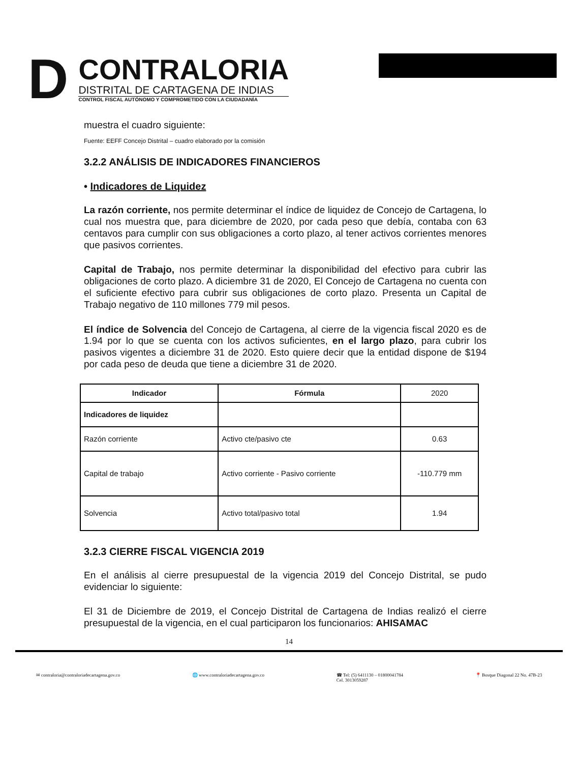D
CONTRALORIA
DISTRITAL DE CARTAGENA DE INDIAS
CONTROL FISCAL AUTÓNOMO Y COMPROMETIDO CON LA CIUDADANÍA
muestra el cuadro siguiente:
Fuente: EEFF Concejo Distrital – cuadro elaborado por la comisión
3.2.2 ANÁLISIS DE INDICADORES FINANCIEROS
• Indicadores de Liquidez
La razón corriente, nos permite determinar el índice de liquidez de Concejo de Cartagena, lo cual nos muestra que, para diciembre de 2020, por cada peso que debía, contaba con 63 centavos para cumplir con sus obligaciones a corto plazo, al tener activos corrientes menores que pasivos corrientes.
Capital de Trabajo, nos permite determinar la disponibilidad del efectivo para cubrir las obligaciones de corto plazo. A diciembre 31 de 2020, El Concejo de Cartagena no cuenta con el suficiente efectivo para cubrir sus obligaciones de corto plazo. Presenta un Capital de Trabajo negativo de 110 millones 779 mil pesos.
El índice de Solvencia del Concejo de Cartagena, al cierre de la vigencia fiscal 2020 es de 1.94 por lo que se cuenta con los activos suficientes, en el largo plazo, para cubrir los pasivos vigentes a diciembre 31 de 2020. Esto quiere decir que la entidad dispone de $194 por cada peso de deuda que tiene a diciembre 31 de 2020.
| Indicador | Fórmula | 2020 |
| --- | --- | --- |
| Indicadores de liquidez | | |
| Razón corriente | Activo cte/pasivo cte | 0.63 |
| Capital de trabajo | Activo corriente - Pasivo corriente | -110.779 mm |
| Solvencia | Activo total/pasivo total | 1.94 |
3.2.3 CIERRE FISCAL VIGENCIA 2019
En el análisis al cierre presupuestal de la vigencia 2019 del Concejo Distrital, se pudo evidenciar lo siguiente:
El 31 de Diciembre de 2019, el Concejo Distrital de Cartagena de Indias realizó el cierre presupuestal de la vigencia, en el cual participaron los funcionarios: AHISAMAC
14
✉ contraloria@contraloriadecartagena.gov.co 🌐 www.contraloriadecartagena.gov.co ☎ Tel: (5) 6411130 – 01800041784
Cel. 3013059287 📍 Bosque Diagonal 22 No. 47B-23